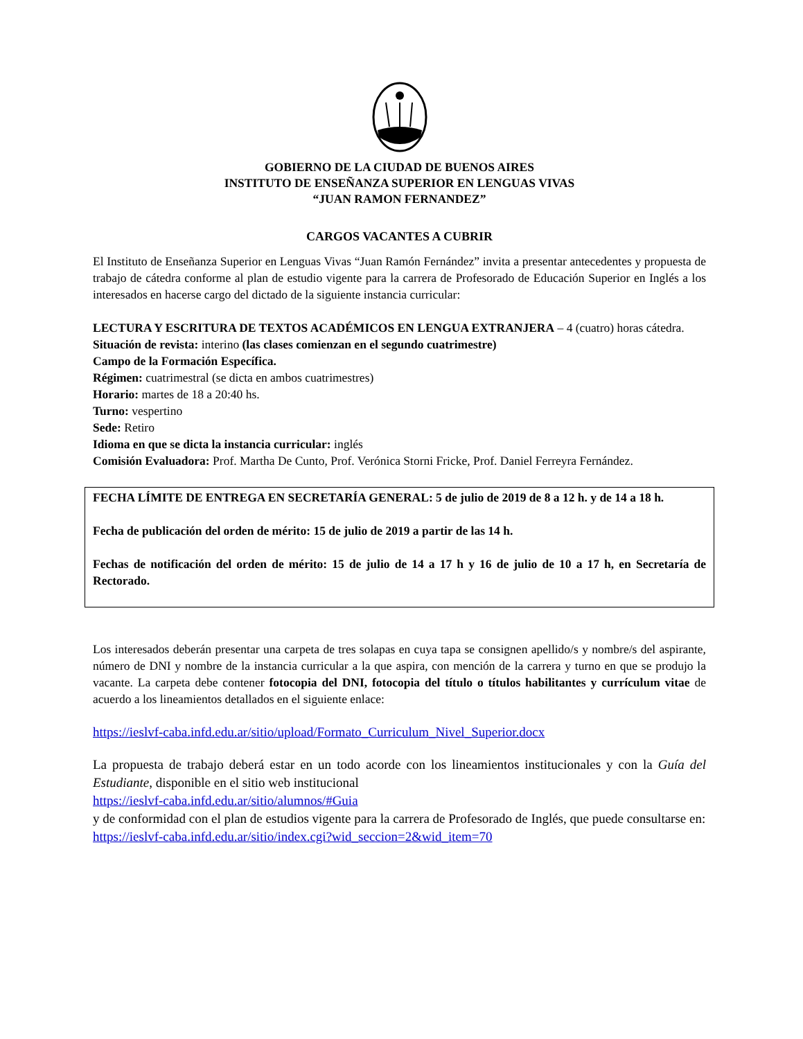GOBIERNO DE LA CIUDAD DE BUENOS AIRES
INSTITUTO DE ENSEÑANZA SUPERIOR EN LENGUAS VIVAS
“JUAN RAMON FERNANDEZ”
CARGOS VACANTES A CUBRIR
El Instituto de Enseñanza Superior en Lenguas Vivas “Juan Ramón Fernández” invita a presentar antecedentes y propuesta de trabajo de cátedra conforme al plan de estudio vigente para la carrera de Profesorado de Educación Superior en Inglés a los interesados en hacerse cargo del dictado de la siguiente instancia curricular:
LECTURA Y ESCRITURA DE TEXTOS ACADÉMICOS EN LENGUA EXTRANJERA – 4 (cuatro) horas cátedra.
Situación de revista: interino (las clases comienzan en el segundo cuatrimestre)
Campo de la Formación Específica.
Régimen: cuatrimestral (se dicta en ambos cuatrimestres)
Horario: martes de 18 a 20:40 hs.
Turno: vespertino
Sede: Retiro
Idioma en que se dicta la instancia curricular: inglés
Comisión Evaluadora: Prof. Martha De Cunto, Prof. Verónica Storni Fricke, Prof. Daniel Ferreyra Fernández.
FECHA LÍMITE DE ENTREGA EN SECRETARÍA GENERAL: 5 de julio de 2019 de 8 a 12 h. y de 14 a 18 h.
Fecha de publicación del orden de mérito: 15 de julio de 2019 a partir de las 14 h.
Fechas de notificación del orden de mérito: 15 de julio de 14 a 17 h y 16 de julio de 10 a 17 h, en Secretaría de Rectorado.
Los interesados deberán presentar una carpeta de tres solapas en cuya tapa se consignen apellido/s y nombre/s del aspirante, número de DNI y nombre de la instancia curricular a la que aspira, con mención de la carrera y turno en que se produjo la vacante. La carpeta debe contener fotocopia del DNI, fotocopia del título o títulos habilitantes y currículum vitae de acuerdo a los lineamientos detallados en el siguiente enlace:
https://ieslvf-caba.infd.edu.ar/sitio/upload/Formato_Curriculum_Nivel_Superior.docx
La propuesta de trabajo deberá estar en un todo acorde con los lineamientos institucionales y con la Guía del Estudiante, disponible en el sitio web institucional
https://ieslvf-caba.infd.edu.ar/sitio/alumnos/#Guia
y de conformidad con el plan de estudios vigente para la carrera de Profesorado de Inglés, que puede consultarse en:
https://ieslvf-caba.infd.edu.ar/sitio/index.cgi?wid_seccion=2&wid_item=70